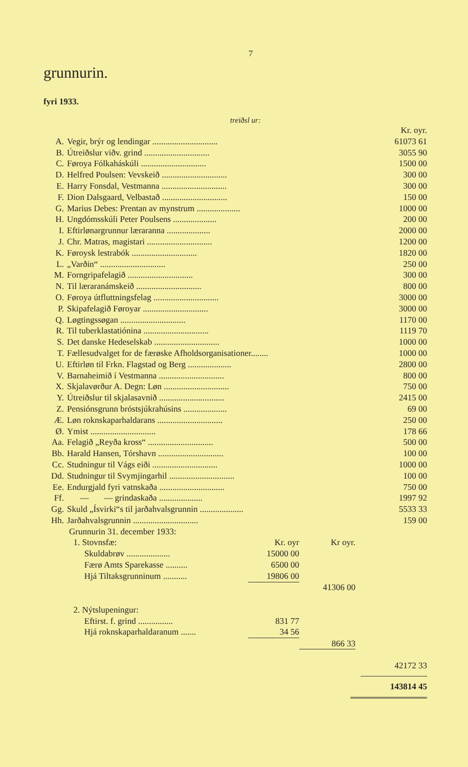7
grunnurin.
fyri 1933.
treiðsl ur:
| | | Kr. oyr. |
| A. | Vegir, brýr og lendingar .............................. | 61073 61 |
| B. | Útreiðslur viðv. grind .............................. | 3055 90 |
| C. | Føroya Fólkaháskúli .............................. | 1500 00 |
| D. | Helfred Poulsen: Vevskeið .............................. | 300 00 |
| E. | Harry Fonsdal, Vestmanna .............................. | 300 00 |
| F. | Dion Dalsgaard, Velbastað .............................. | 150 00 |
| G. | Marius Debes: Prentan av mynstrum .................... | 1000 00 |
| H. | Ungdómsskúli Peter Poulsens .................... | 200 00 |
| I. | Eftirlønargrunnur læraranna .................... | 2000 00 |
| J. | Chr. Matras, magistari .............................. | 1200 00 |
| K. | Føroysk lestrabók .............................. | 1820 00 |
| L. | „Varðin“ .............................. | 250 00 |
| M. | Forngripafelagið .............................. | 300 00 |
| N. | Til læraranámskeið .............................. | 800 00 |
| O. | Føroya útfluttningsfelag .............................. | 3000 00 |
| P. | Skipafelagið Føroyar .............................. | 3000 00 |
| Q. | Løgtingssøgan .............................. | 1170 00 |
| R. | Til tuberklastatiónina .............................. | 1119 70 |
| S. | Det danske Hedeselskab .............................. | 1000 00 |
| T. | Fællesudvalget for de færøske Afholdsorganisationer........ | 1000 00 |
| U. | Eftirløn til Frkn. Flagstad og Berg .................... | 2800 00 |
| V. | Barnaheimið í Vestmanna .............................. | 800 00 |
| X. | Skjalavørður A. Degn: Løn .............................. | 750 00 |
| Y. | Útreiðslur til skjalasavnið .............................. | 2415 00 |
| Z. | Pensiónsgrunn bróstsjúkrahúsins .................... | 69 00 |
| Æ. | Løn roknskaparhaldarans .............................. | 250 00 |
| Ø. | Ymist .............................. | 178 66 |
| Aa. | Felagið „Reyða kross“ .............................. | 500 00 |
| Bb. | Harald Hansen, Tórshavn .............................. | 100 00 |
| Cc. | Studningur til Vágs eiði .............................. | 1000 00 |
| Dd. | Studningur til Svymjingarhil .............................. | 100 00 |
| Ee. | Endurgjald fyri vatnskaða .............................. | 750 00 |
| Ff. | — — grindaskaða .................... | 1997 92 |
| Gg. | Skuld „Ísvirki“s til jarðahvalsgrunnin .................... | 5533 33 |
| Hh. | Jarðahvalsgrunnin .............................. | 159 00 |
| Grunnurin 31. december 1933: | | | |
| 1. Stovnsfæ: | Kr. oyr | Kr oyr. | |
| Skuldabrøv .................... | 15000 00 | | |
| Færø Amts Sparekasse .......... | 6500 00 | | |
| Hjá Tiltaksgrunninum ........... | 19806 00 | | |
| | | 41306 00 | |
| 2. Nýtslupeningur: | | | |
| Eftirst. f. grind ................ | 831 77 | | |
| Hjá roknskaparhaldaranum ....... | 34 56 | | |
| | | 866 33 | |
42172 33
143814 45